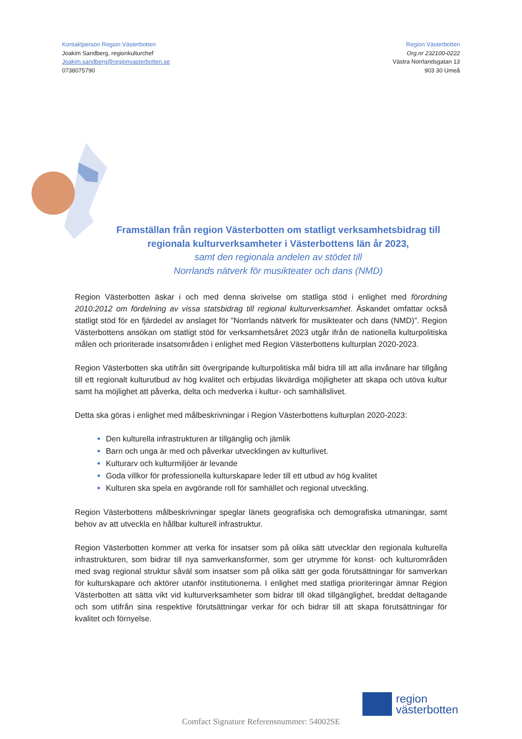Kontaktperson Region Västerbotten
Joakim Sandberg, regionkulturchef
Joakim.sandberg@regionvasterbotten.se
0738075790
Region Västerbotten
Org.nr 232100-0222
Västra Norrlandsgatan 13
903 30 Umeå
Framställan från region Västerbotten om statligt verksamhetsbidrag till
regionala kulturverksamheter i Västerbottens län år 2023,
samt den regionala andelen av stödet till
Norrlands nätverk för musikteater och dans (NMD)
Region Västerbotten äskar i och med denna skrivelse om statliga stöd i enlighet med förordning 2010:2012 om fördelning av vissa statsbidrag till regional kulturverksamhet. Äskandet omfattar också statligt stöd för en fjärdedel av anslaget för ”Norrlands nätverk för musikteater och dans (NMD)”. Region Västerbottens ansökan om statligt stöd för verksamhetsåret 2023 utgår ifrån de nationella kulturpolitiska målen och prioriterade insatsområden i enlighet med Region Västerbottens kulturplan 2020-2023.
Region Västerbotten ska utifrån sitt övergripande kulturpolitiska mål bidra till att alla invånare har tillgång till ett regionalt kulturutbud av hög kvalitet och erbjudas likvärdiga möjligheter att skapa och utöva kultur samt ha möjlighet att påverka, delta och medverka i kultur- och samhällslivet.
Detta ska göras i enlighet med målbeskrivningar i Region Västerbottens kulturplan 2020-2023:
Den kulturella infrastrukturen är tillgänglig och jämlik
Barn och unga är med och påverkar utvecklingen av kulturlivet.
Kulturarv och kulturmiljöer är levande
Goda villkor för professionella kulturskapare leder till ett utbud av hög kvalitet
Kulturen ska spela en avgörande roll för samhället och regional utveckling.
Region Västerbottens målbeskrivningar speglar länets geografiska och demografiska utmaningar, samt behov av att utveckla en hållbar kulturell infrastruktur.
Region Västerbotten kommer att verka för insatser som på olika sätt utvecklar den regionala kulturella infrastrukturen, som bidrar till nya samverkansformer, som ger utrymme för konst- och kulturområden med svag regional struktur såväl som insatser som på olika sätt ger goda förutsättningar för samverkan för kulturskapare och aktörer utanför institutionerna. I enlighet med statliga prioriteringar ämnar Region Västerbotten att sätta vikt vid kulturverksamheter som bidrar till ökad tillgänglighet, breddat deltagande och som utifrån sina respektive förutsättningar verkar för och bidrar till att skapa förutsättningar för kvalitet och förnyelse.
region
västerbotten
Comfact Signature Referensnummer: 54002SE